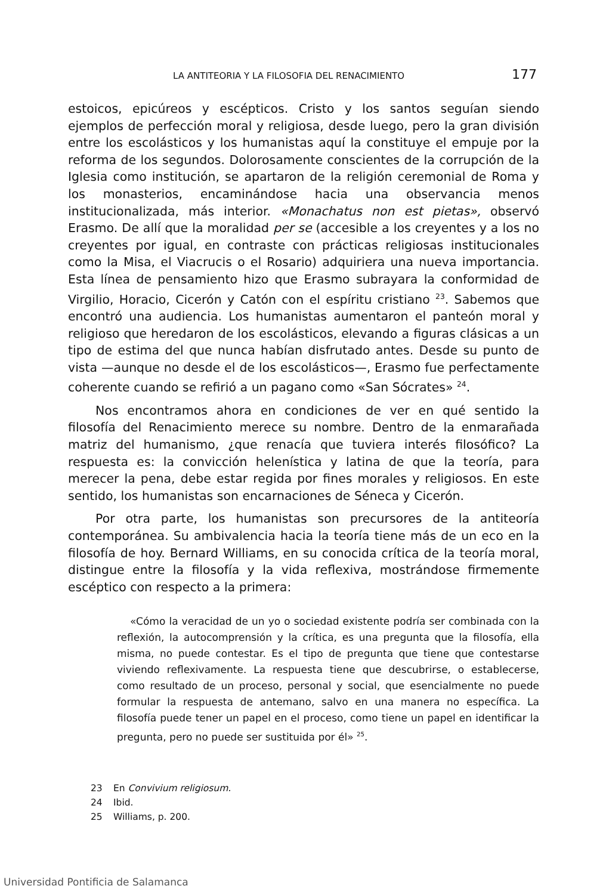LA ANTITEORIA Y LA FILOSOFIA DEL RENACIMIENTO 177
estoicos, epicúreos y escépticos. Cristo y los santos seguían siendo ejemplos de perfección moral y religiosa, desde luego, pero la gran división entre los escolásticos y los humanistas aquí la constituye el empuje por la reforma de los segundos. Dolorosamente conscientes de la corrupción de la Iglesia como institución, se apartaron de la religión ceremonial de Roma y los monasterios, encaminándose hacia una observancia menos institucionalizada, más interior. «Monachatus non est pietas», observó Erasmo. De allí que la moralidad per se (accesible a los creyentes y a los no creyentes por igual, en contraste con prácticas religiosas institucionales como la Misa, el Viacrucis o el Rosario) adquiriera una nueva importancia. Esta línea de pensamiento hizo que Erasmo subrayara la conformidad de Virgilio, Horacio, Cicerón y Catón con el espíritu cristiano <sup>23</sup>. Sabemos que encontró una audiencia. Los humanistas aumentaron el panteón moral y religioso que heredaron de los escolásticos, elevando a figuras clásicas a un tipo de estima del que nunca habían disfrutado antes. Desde su punto de vista —aunque no desde el de los escolásticos—, Erasmo fue perfectamente coherente cuando se refirió a un pagano como «San Sócrates» <sup>24</sup>.
Nos encontramos ahora en condiciones de ver en qué sentido la filosofía del Renacimiento merece su nombre. Dentro de la enmarañada matriz del humanismo, ¿que renacía que tuviera interés filosófico? La respuesta es: la convicción helenística y latina de que la teoría, para merecer la pena, debe estar regida por fines morales y religiosos. En este sentido, los humanistas son encarnaciones de Séneca y Cicerón.
Por otra parte, los humanistas son precursores de la antiteoría contemporánea. Su ambivalencia hacia la teoría tiene más de un eco en la filosofía de hoy. Bernard Williams, en su conocida crítica de la teoría moral, distingue entre la filosofía y la vida reflexiva, mostrándose firmemente escéptico con respecto a la primera:
«Cómo la veracidad de un yo o sociedad existente podría ser combinada con la reflexión, la autocomprensión y la crítica, es una pregunta que la filosofía, ella misma, no puede contestar. Es el tipo de pregunta que tiene que contestarse viviendo reflexivamente. La respuesta tiene que descubrirse, o establecerse, como resultado de un proceso, personal y social, que esencialmente no puede formular la respuesta de antemano, salvo en una manera no específica. La filosofía puede tener un papel en el proceso, como tiene un papel en identificar la pregunta, pero no puede ser sustituida por él» <sup>25</sup>.
23 En Convivium religiosum.
24 Ibid.
25 Williams, p. 200.
Universidad Pontificia de Salamanca